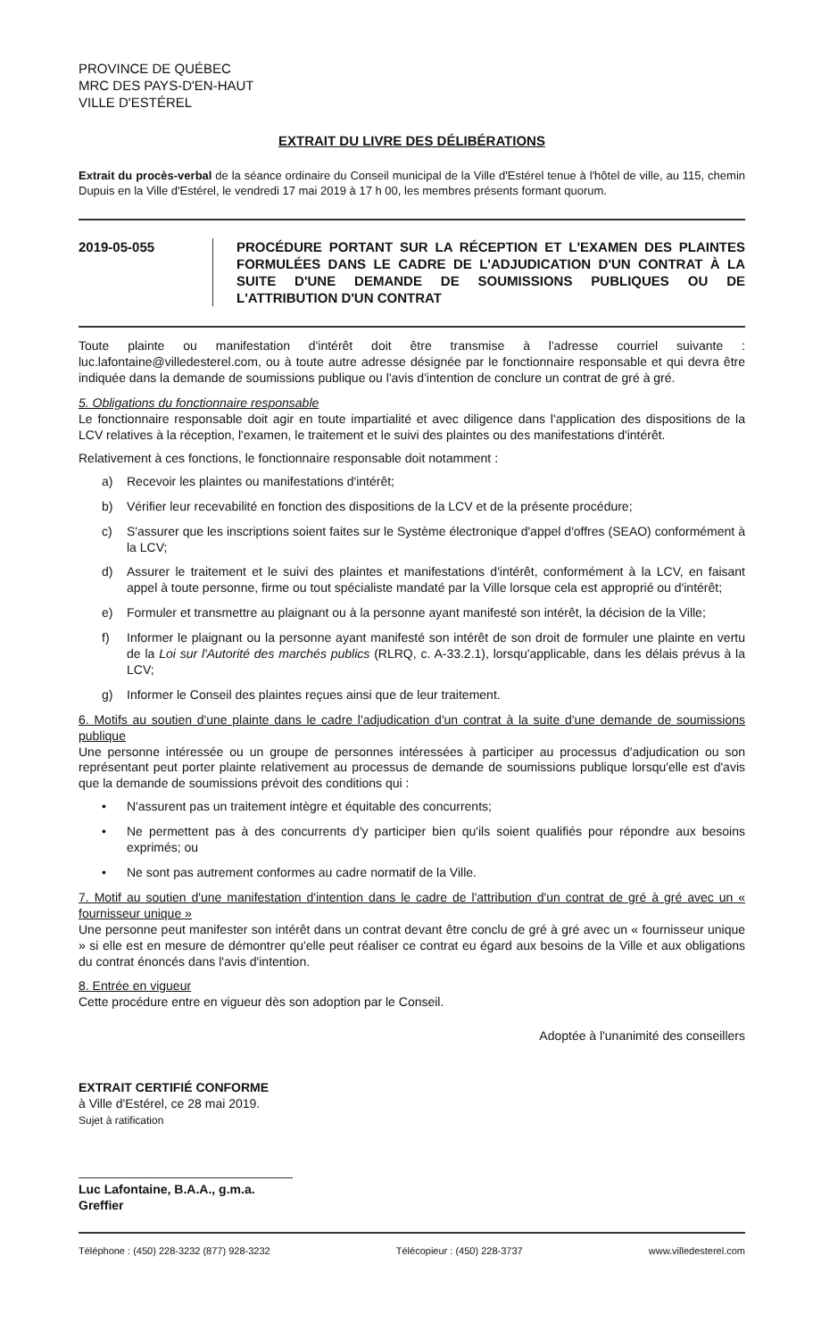PROVINCE DE QUÉBEC
MRC DES PAYS-D'EN-HAUT
VILLE D'ESTÉREL
EXTRAIT DU LIVRE DES DÉLIBÉRATIONS
Extrait du procès-verbal de la séance ordinaire du Conseil municipal de la Ville d'Estérel tenue à l'hôtel de ville, au 115, chemin Dupuis en la Ville d'Estérel, le vendredi 17 mai 2019 à 17 h 00, les membres présents formant quorum.
2019-05-055 PROCÉDURE PORTANT SUR LA RÉCEPTION ET L'EXAMEN DES PLAINTES FORMULÉES DANS LE CADRE DE L'ADJUDICATION D'UN CONTRAT À LA SUITE D'UNE DEMANDE DE SOUMISSIONS PUBLIQUES OU DE L'ATTRIBUTION D'UN CONTRAT
Toute plainte ou manifestation d'intérêt doit être transmise à l'adresse courriel suivante : luc.lafontaine@villedesterel.com, ou à toute autre adresse désignée par le fonctionnaire responsable et qui devra être indiquée dans la demande de soumissions publique ou l'avis d'intention de conclure un contrat de gré à gré.
5. Obligations du fonctionnaire responsable
Le fonctionnaire responsable doit agir en toute impartialité et avec diligence dans l'application des dispositions de la LCV relatives à la réception, l'examen, le traitement et le suivi des plaintes ou des manifestations d'intérêt.
Relativement à ces fonctions, le fonctionnaire responsable doit notamment :
a) Recevoir les plaintes ou manifestations d'intérêt;
b) Vérifier leur recevabilité en fonction des dispositions de la LCV et de la présente procédure;
c) S'assurer que les inscriptions soient faites sur le Système électronique d'appel d'offres (SEAO) conformément à la LCV;
d) Assurer le traitement et le suivi des plaintes et manifestations d'intérêt, conformément à la LCV, en faisant appel à toute personne, firme ou tout spécialiste mandaté par la Ville lorsque cela est approprié ou d'intérêt;
e) Formuler et transmettre au plaignant ou à la personne ayant manifesté son intérêt, la décision de la Ville;
f) Informer le plaignant ou la personne ayant manifesté son intérêt de son droit de formuler une plainte en vertu de la Loi sur l'Autorité des marchés publics (RLRQ, c. A-33.2.1), lorsqu'applicable, dans les délais prévus à la LCV;
g) Informer le Conseil des plaintes reçues ainsi que de leur traitement.
6. Motifs au soutien d'une plainte dans le cadre l'adjudication d'un contrat à la suite d'une demande de soumissions publique
Une personne intéressée ou un groupe de personnes intéressées à participer au processus d'adjudication ou son représentant peut porter plainte relativement au processus de demande de soumissions publique lorsqu'elle est d'avis que la demande de soumissions prévoit des conditions qui :
• N'assurent pas un traitement intègre et équitable des concurrents;
• Ne permettent pas à des concurrents d'y participer bien qu'ils soient qualifiés pour répondre aux besoins exprimés; ou
• Ne sont pas autrement conformes au cadre normatif de la Ville.
7. Motif au soutien d'une manifestation d'intention dans le cadre de l'attribution d'un contrat de gré à gré avec un « fournisseur unique »
Une personne peut manifester son intérêt dans un contrat devant être conclu de gré à gré avec un « fournisseur unique » si elle est en mesure de démontrer qu'elle peut réaliser ce contrat eu égard aux besoins de la Ville et aux obligations du contrat énoncés dans l'avis d'intention.
8. Entrée en vigueur
Cette procédure entre en vigueur dès son adoption par le Conseil.
Adoptée à l'unanimité des conseillers
EXTRAIT CERTIFIÉ CONFORME
à Ville d'Estérel, ce 28 mai 2019.
Sujet à ratification
Luc Lafontaine, B.A.A., g.m.a.
Greffier
Téléphone : (450) 228-3232 (877) 928-3232 Télécopieur : (450) 228-3737 www.villedesterel.com